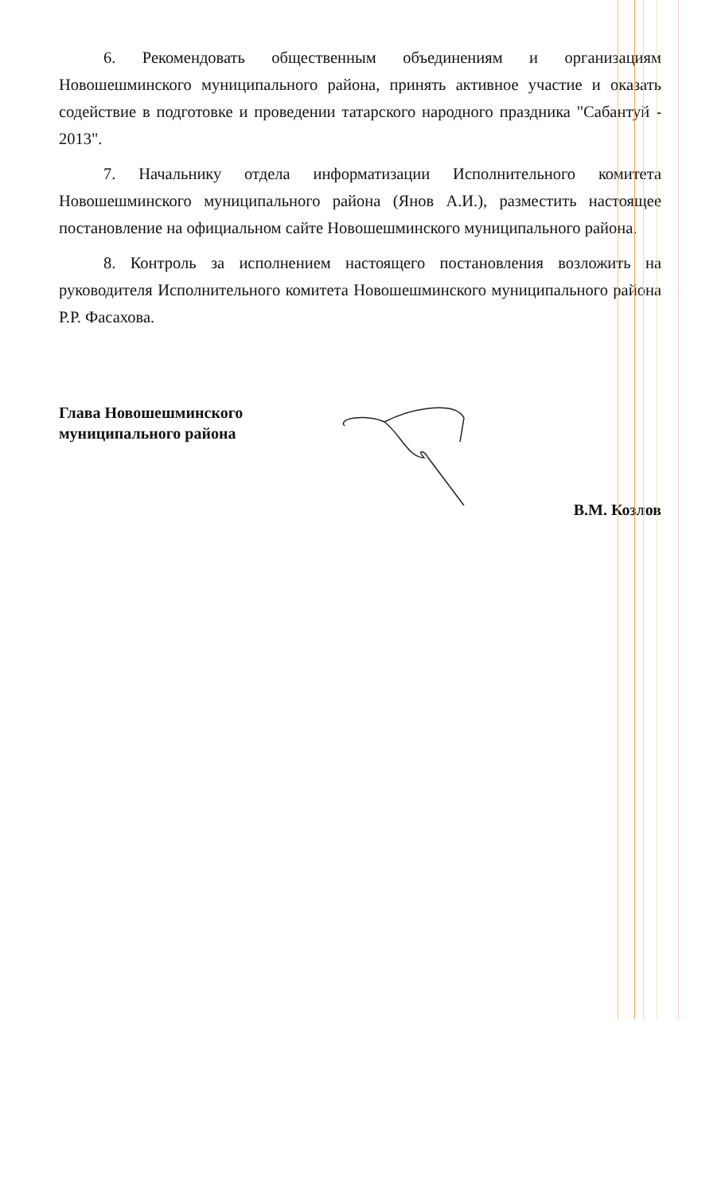6. Рекомендовать общественным объединениям и организациям Новошешминского муниципального района, принять активное участие и оказать содействие в подготовке и проведении татарского народного праздника "Сабантуй - 2013".
7. Начальнику отдела информатизации Исполнительного комитета Новошешминского муниципального района (Янов А.И.), разместить настоящее постановление на официальном сайте Новошешминского муниципального района.
8. Контроль за исполнением настоящего постановления возложить на руководителя Исполнительного комитета Новошешминского муниципального района Р.Р. Фасахова.
Глава Новошешминского
муниципального района
В.М. Козлов